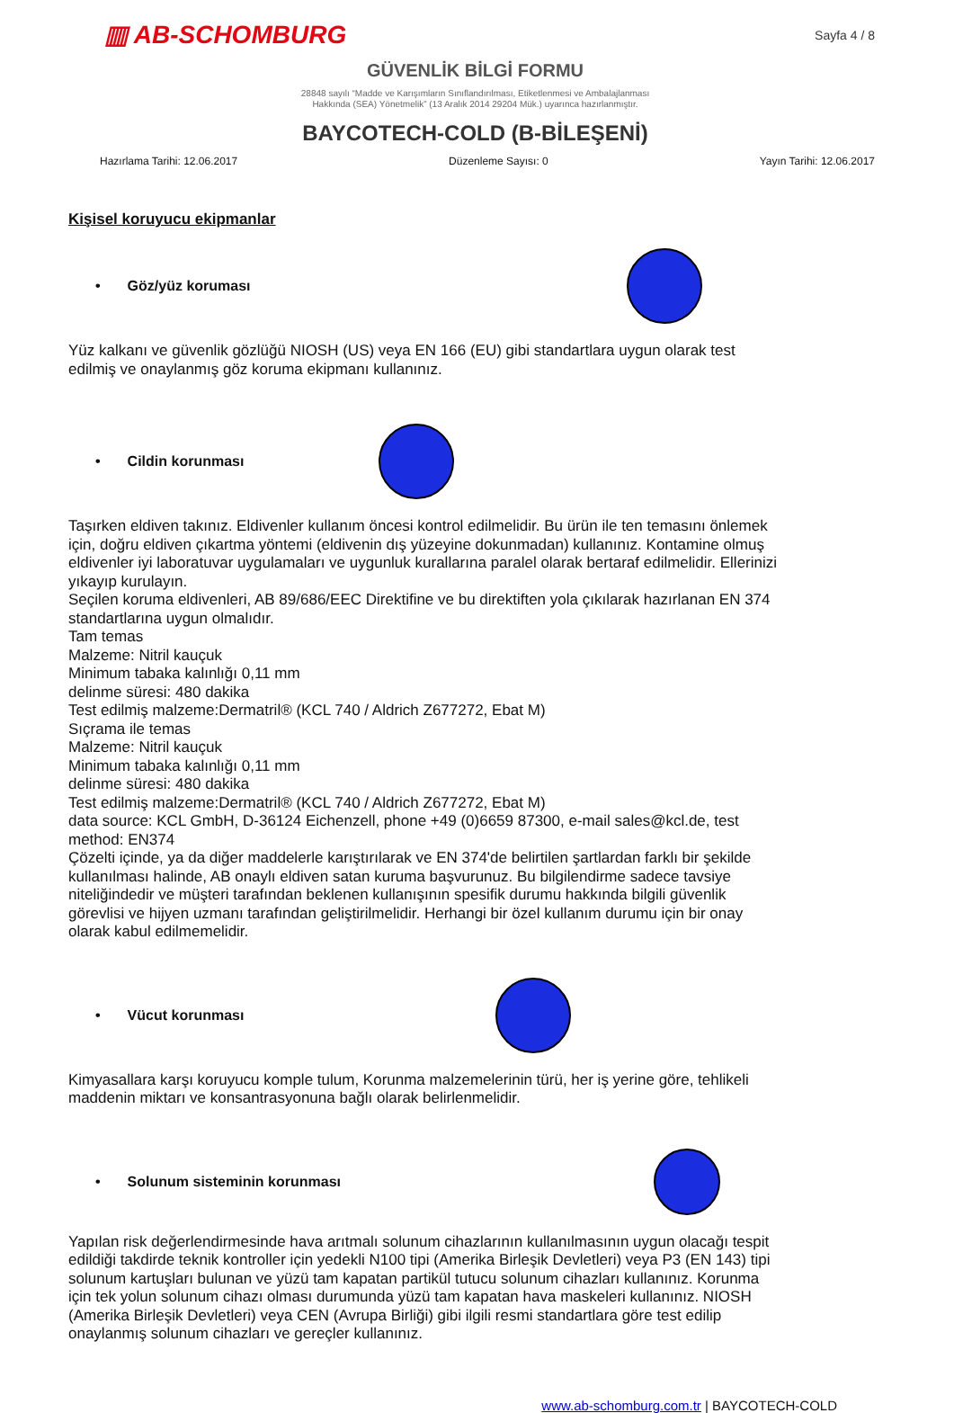▥ AB-SCHOMBURG
Sayfa 4 / 8
GÜVENLİK BİLGİ FORMU
28848 sayılı “Madde ve Karışımların Sınıflandırılması, Etiketlenmesi ve Ambalajlanması
Hakkında (SEA) Yönetmelik” (13 Aralık 2014 29204 Mük.) uyarınca hazırlanmıştır.
BAYCOTECH-COLD (B-BİLEŞENİ)
Hazırlama Tarihi: 12.06.2017 Düzenleme Sayısı: 0 Yayın Tarihi: 12.06.2017
Kişisel koruyucu ekipmanlar
• Göz/yüz koruması
Yüz kalkanı ve güvenlik gözlüğü NIOSH (US) veya EN 166 (EU) gibi standartlara uygun olarak test edilmiş ve onaylanmış göz koruma ekipmanı kullanınız.
• Cildin korunması
Taşırken eldiven takınız. Eldivenler kullanım öncesi kontrol edilmelidir. Bu ürün ile ten temasını önlemek için, doğru eldiven çıkartma yöntemi (eldivenin dış yüzeyine dokunmadan) kullanınız. Kontamine olmuş eldivenler iyi laboratuvar uygulamaları ve uygunluk kurallarına paralel olarak bertaraf edilmelidir. Ellerinizi yıkayıp kurulayın.
Seçilen koruma eldivenleri, AB 89/686/EEC Direktifine ve bu direktiften yola çıkılarak hazırlanan EN 374 standartlarına uygun olmalıdır.
Tam temas
Malzeme: Nitril kauçuk
Minimum tabaka kalınlığı 0,11 mm
delinme süresi: 480 dakika
Test edilmiş malzeme:Dermatril® (KCL 740 / Aldrich Z677272, Ebat M)
Sıçrama ile temas
Malzeme: Nitril kauçuk
Minimum tabaka kalınlığı 0,11 mm
delinme süresi: 480 dakika
Test edilmiş malzeme:Dermatril® (KCL 740 / Aldrich Z677272, Ebat M)
data source: KCL GmbH, D-36124 Eichenzell, phone +49 (0)6659 87300, e-mail sales@kcl.de, test method: EN374
Çözelti içinde, ya da diğer maddelerle karıştırılarak ve EN 374'de belirtilen şartlardan farklı bir şekilde kullanılması halinde, AB onaylı eldiven satan kuruma başvurunuz. Bu bilgilendirme sadece tavsiye niteliğindedir ve müşteri tarafından beklenen kullanışının spesifik durumu hakkında bilgili güvenlik görevlisi ve hijyen uzmanı tarafından geliştirilmelidir. Herhangi bir özel kullanım durumu için bir onay olarak kabul edilmemelidir.
• Vücut korunması
Kimyasallara karşı koruyucu komple tulum, Korunma malzemelerinin türü, her iş yerine göre, tehlikeli maddenin miktarı ve konsantrasyonuna bağlı olarak belirlenmelidir.
• Solunum sisteminin korunması
Yapılan risk değerlendirmesinde hava arıtmalı solunum cihazlarının kullanılmasının uygun olacağı tespit edildiği takdirde teknik kontroller için yedekli N100 tipi (Amerika Birleşik Devletleri) veya P3 (EN 143) tipi solunum kartuşları bulunan ve yüzü tam kapatan partikül tutucu solunum cihazları kullanınız. Korunma için tek yolun solunum cihazı olması durumunda yüzü tam kapatan hava maskeleri kullanınız. NIOSH (Amerika Birleşik Devletleri) veya CEN (Avrupa Birliği) gibi ilgili resmi standartlara göre test edilip onaylanmış solunum cihazları ve gereçler kullanınız.
www.ab-schomburg.com.tr | BAYCOTECH-COLD